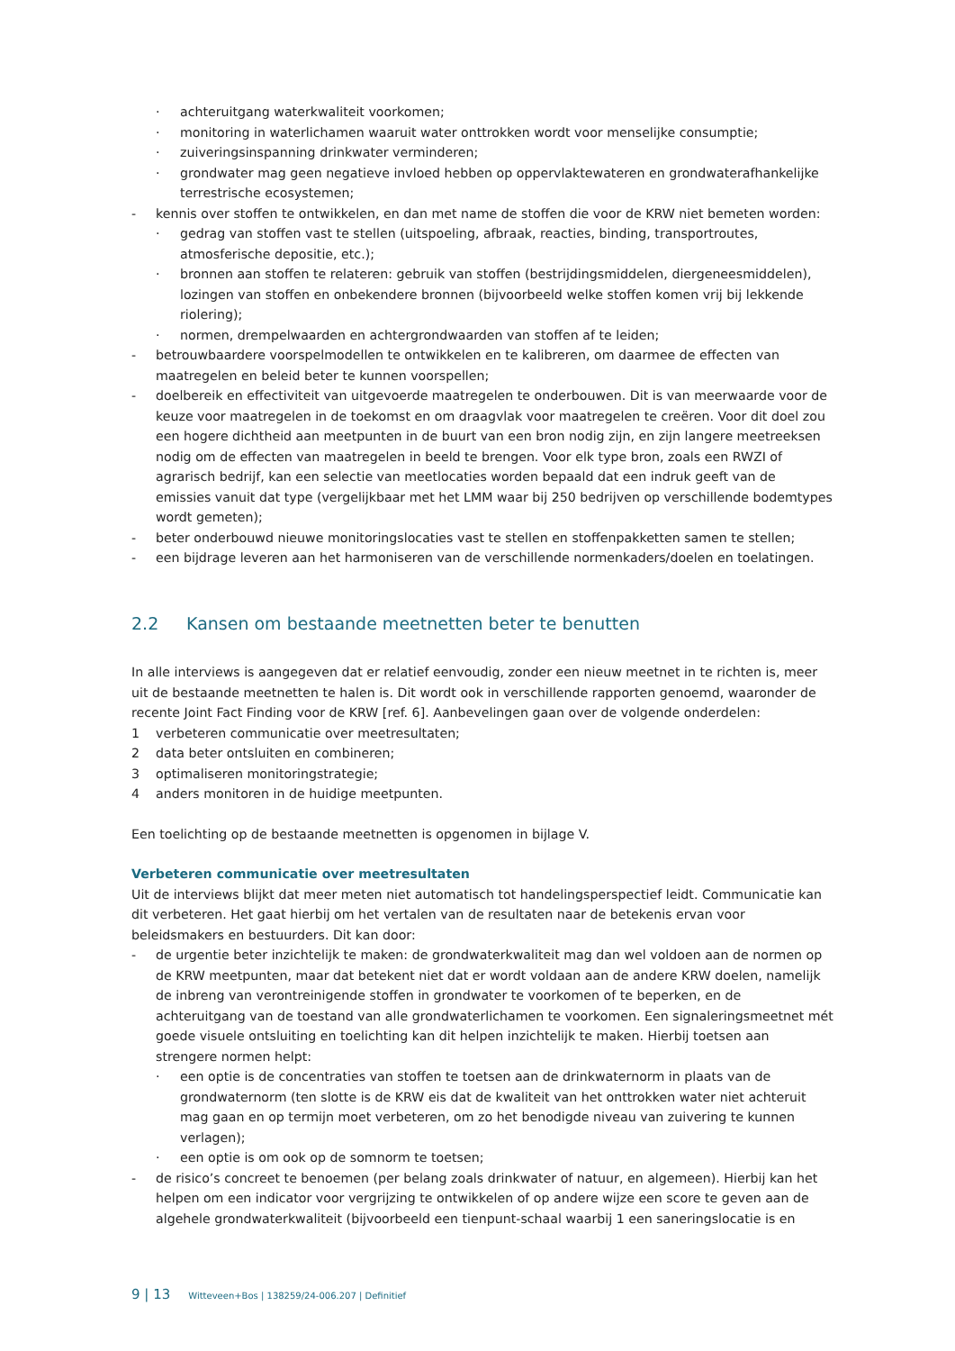· achteruitgang waterkwaliteit voorkomen;
· monitoring in waterlichamen waaruit water onttrokken wordt voor menselijke consumptie;
· zuiveringsinspanning drinkwater verminderen;
· grondwater mag geen negatieve invloed hebben op oppervlaktewateren en grondwaterafhankelijke terrestrische ecosystemen;
- kennis over stoffen te ontwikkelen, en dan met name de stoffen die voor de KRW niet bemeten worden:
· gedrag van stoffen vast te stellen (uitspoeling, afbraak, reacties, binding, transportroutes, atmosferische depositie, etc.);
· bronnen aan stoffen te relateren: gebruik van stoffen (bestrijdingsmiddelen, diergeneesmiddelen), lozingen van stoffen en onbekendere bronnen (bijvoorbeeld welke stoffen komen vrij bij lekkende riolering);
· normen, drempelwaarden en achtergrondwaarden van stoffen af te leiden;
- betrouwbaardere voorspelmodellen te ontwikkelen en te kalibreren, om daarmee de effecten van maatregelen en beleid beter te kunnen voorspellen;
- doelbereik en effectiviteit van uitgevoerde maatregelen te onderbouwen. Dit is van meerwaarde voor de keuze voor maatregelen in de toekomst en om draagvlak voor maatregelen te creëren. Voor dit doel zou een hogere dichtheid aan meetpunten in de buurt van een bron nodig zijn, en zijn langere meetreeksen nodig om de effecten van maatregelen in beeld te brengen. Voor elk type bron, zoals een RWZI of agrarisch bedrijf, kan een selectie van meetlocaties worden bepaald dat een indruk geeft van de emissies vanuit dat type (vergelijkbaar met het LMM waar bij 250 bedrijven op verschillende bodemtypes wordt gemeten);
- beter onderbouwd nieuwe monitoringslocaties vast te stellen en stoffenpakketten samen te stellen;
- een bijdrage leveren aan het harmoniseren van de verschillende normenkaders/doelen en toelatingen.
2.2 Kansen om bestaande meetnetten beter te benutten
In alle interviews is aangegeven dat er relatief eenvoudig, zonder een nieuw meetnet in te richten is, meer uit de bestaande meetnetten te halen is. Dit wordt ook in verschillende rapporten genoemd, waaronder de recente Joint Fact Finding voor de KRW [ref. 6]. Aanbevelingen gaan over de volgende onderdelen:
1 verbeteren communicatie over meetresultaten;
2 data beter ontsluiten en combineren;
3 optimaliseren monitoringstrategie;
4 anders monitoren in de huidige meetpunten.
Een toelichting op de bestaande meetnetten is opgenomen in bijlage V.
Verbeteren communicatie over meetresultaten
Uit de interviews blijkt dat meer meten niet automatisch tot handelingsperspectief leidt. Communicatie kan dit verbeteren. Het gaat hierbij om het vertalen van de resultaten naar de betekenis ervan voor beleidsmakers en bestuurders. Dit kan door:
- de urgentie beter inzichtelijk te maken: de grondwaterkwaliteit mag dan wel voldoen aan de normen op de KRW meetpunten, maar dat betekent niet dat er wordt voldaan aan de andere KRW doelen, namelijk de inbreng van verontreinigende stoffen in grondwater te voorkomen of te beperken, en de achteruitgang van de toestand van alle grondwaterlichamen te voorkomen. Een signaleringsmeetnet mét goede visuele ontsluiting en toelichting kan dit helpen inzichtelijk te maken. Hierbij toetsen aan strengere normen helpt:
· een optie is de concentraties van stoffen te toetsen aan de drinkwaternorm in plaats van de grondwaternorm (ten slotte is de KRW eis dat de kwaliteit van het onttrokken water niet achteruit mag gaan en op termijn moet verbeteren, om zo het benodigde niveau van zuivering te kunnen verlagen);
· een optie is om ook op de somnorm te toetsen;
- de risico’s concreet te benoemen (per belang zoals drinkwater of natuur, en algemeen). Hierbij kan het helpen om een indicator voor vergrijzing te ontwikkelen of op andere wijze een score te geven aan de algehele grondwaterkwaliteit (bijvoorbeeld een tienpunt-schaal waarbij 1 een saneringslocatie is en
9 | 13 Witteveen+Bos | 138259/24-006.207 | Definitief